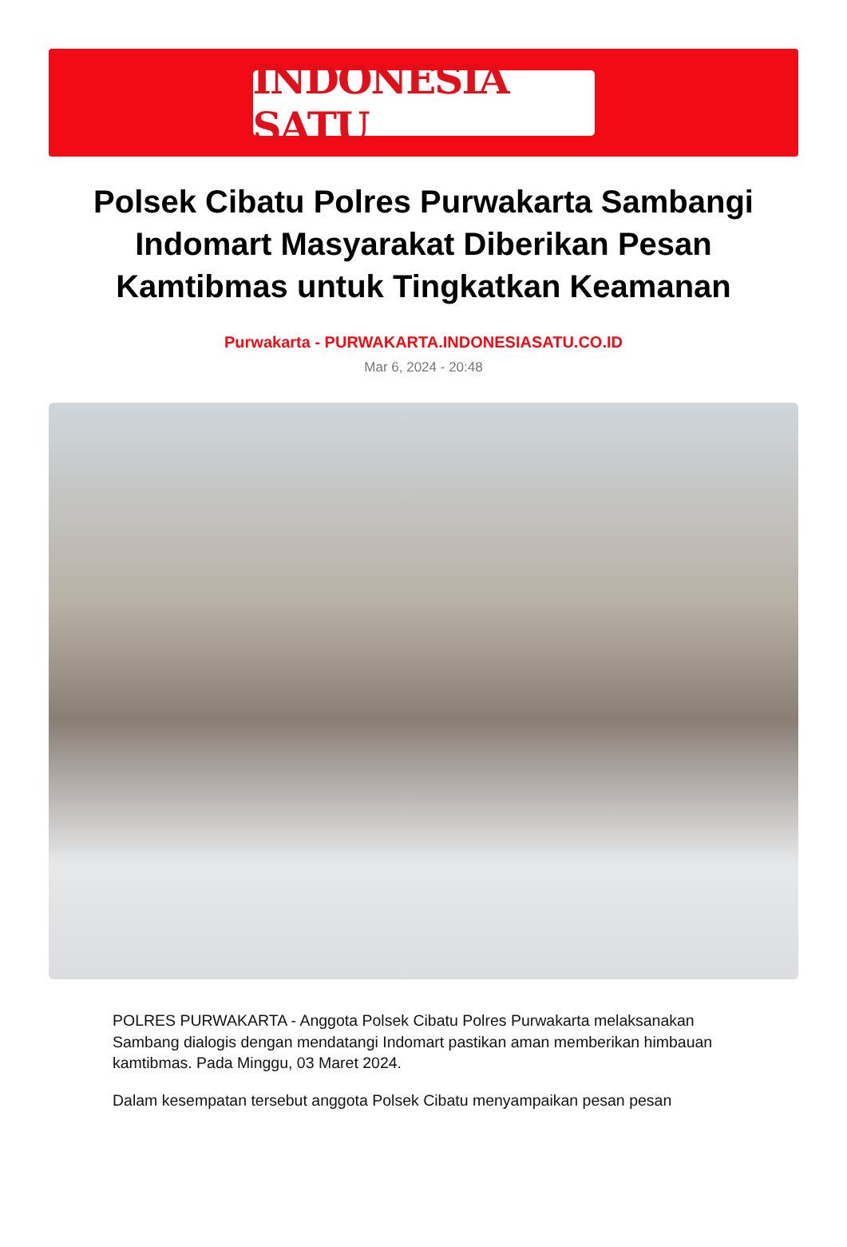INDONESIA SATU
Polsek Cibatu Polres Purwakarta Sambangi Indomart Masyarakat Diberikan Pesan Kamtibmas untuk Tingkatkan Keamanan
Purwakarta - PURWAKARTA.INDONESIASATU.CO.ID
Mar 6, 2024 - 20:48
POLRES PURWAKARTA - Anggota Polsek Cibatu Polres Purwakarta melaksanakan Sambang dialogis dengan mendatangi Indomart pastikan aman memberikan himbauan kamtibmas. Pada Minggu, 03 Maret 2024.
Dalam kesempatan tersebut anggota Polsek Cibatu menyampaikan pesan pesan